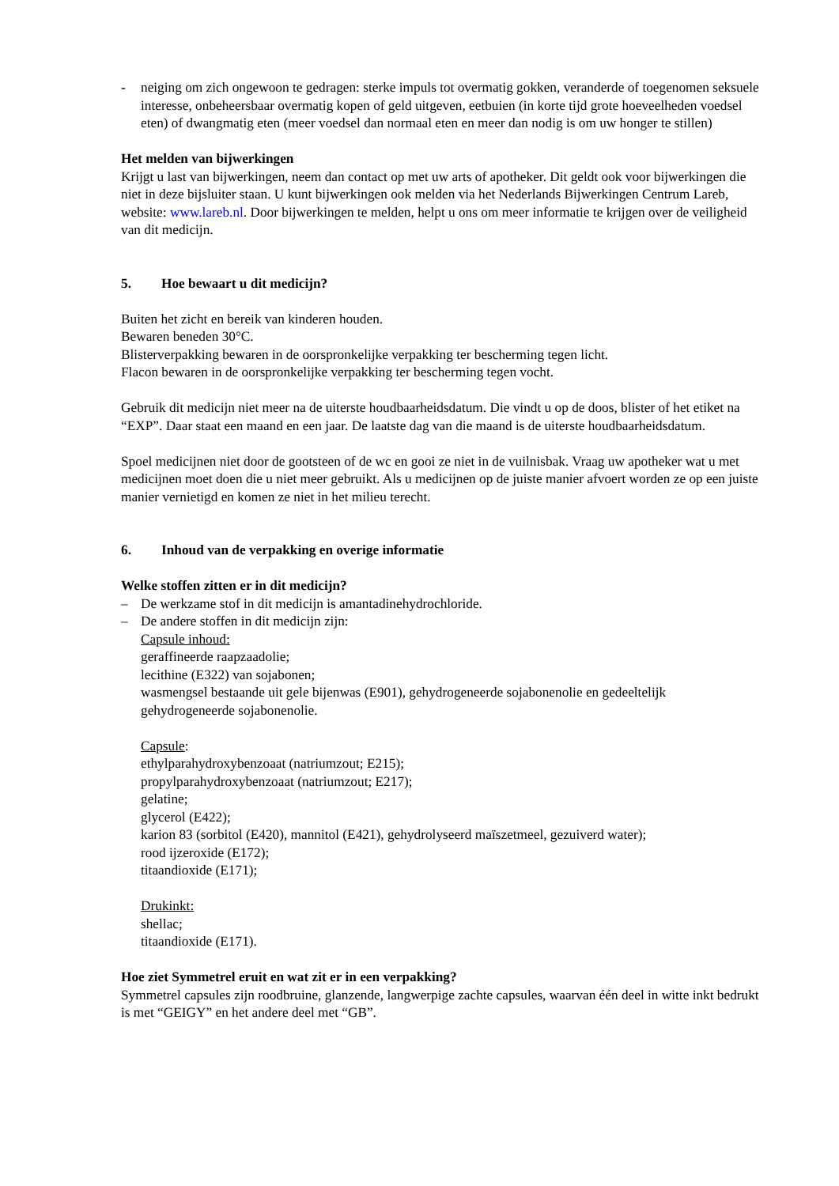- neiging om zich ongewoon te gedragen: sterke impuls tot overmatig gokken, veranderde of toegenomen seksuele interesse, onbeheersbaar overmatig kopen of geld uitgeven, eetbuien (in korte tijd grote hoeveelheden voedsel eten) of dwangmatig eten (meer voedsel dan normaal eten en meer dan nodig is om uw honger te stillen)
Het melden van bijwerkingen
Krijgt u last van bijwerkingen, neem dan contact op met uw arts of apotheker. Dit geldt ook voor bijwerkingen die niet in deze bijsluiter staan. U kunt bijwerkingen ook melden via het Nederlands Bijwerkingen Centrum Lareb, website: www.lareb.nl. Door bijwerkingen te melden, helpt u ons om meer informatie te krijgen over de veiligheid van dit medicijn.
5. Hoe bewaart u dit medicijn?
Buiten het zicht en bereik van kinderen houden.
Bewaren beneden 30°C.
Blisterverpakking bewaren in de oorspronkelijke verpakking ter bescherming tegen licht.
Flacon bewaren in de oorspronkelijke verpakking ter bescherming tegen vocht.
Gebruik dit medicijn niet meer na de uiterste houdbaarheidsdatum. Die vindt u op de doos, blister of het etiket na “EXP”. Daar staat een maand en een jaar. De laatste dag van die maand is de uiterste houdbaarheidsdatum.
Spoel medicijnen niet door de gootsteen of de wc en gooi ze niet in de vuilnisbak. Vraag uw apotheker wat u met medicijnen moet doen die u niet meer gebruikt. Als u medicijnen op de juiste manier afvoert worden ze op een juiste manier vernietigd en komen ze niet in het milieu terecht.
6. Inhoud van de verpakking en overige informatie
Welke stoffen zitten er in dit medicijn?
– De werkzame stof in dit medicijn is amantadinehydrochloride.
– De andere stoffen in dit medicijn zijn:
Capsule inhoud:
geraffineerde raapzaadolie;
lecithine (E322) van sojabonen;
wasmengsel bestaande uit gele bijenwas (E901), gehydrogeneerde sojabonenolie en gedeeltelijk gehydrogeneerde sojabonenolie.
Capsule:
ethylparahydroxybenzoaat (natriumzout; E215);
propylparahydroxybenzoaat (natriumzout; E217);
gelatine;
glycerol (E422);
karion 83 (sorbitol (E420), mannitol (E421), gehydrolyseerd maïszetmeel, gezuiverd water);
rood ijzeroxide (E172);
titaandioxide (E171);
Drukinkt:
shellac;
titaandioxide (E171).
Hoe ziet Symmetrel eruit en wat zit er in een verpakking?
Symmetrel capsules zijn roodbruine, glanzende, langwerpige zachte capsules, waarvan één deel in witte inkt bedrukt is met “GEIGY” en het andere deel met “GB”.